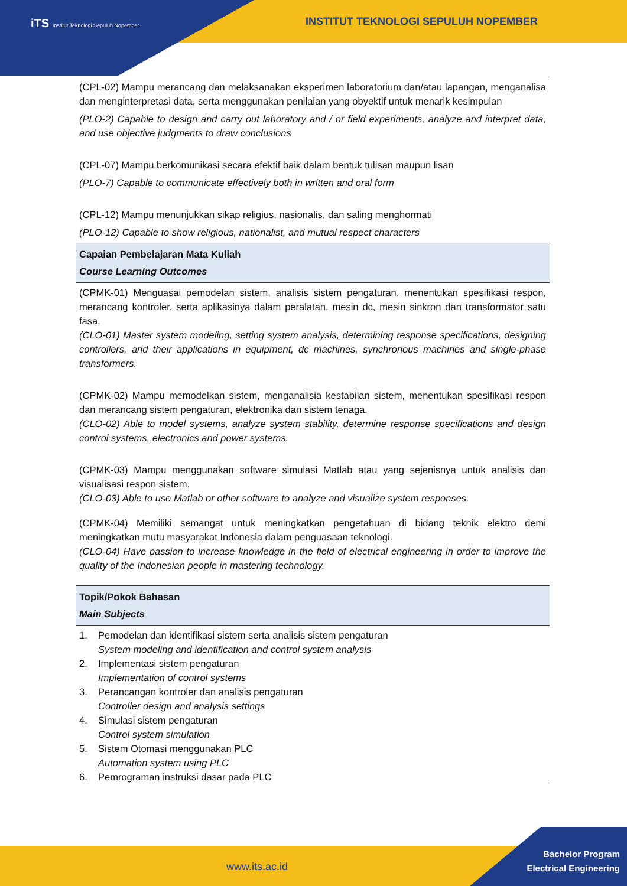iTS Institut Teknologi Sepuluh Nopember
INSTITUT TEKNOLOGI SEPULUH NOPEMBER
(CPL-02) Mampu merancang dan melaksanakan eksperimen laboratorium dan/atau lapangan, menganalisa dan menginterpretasi data, serta menggunakan penilaian yang obyektif untuk menarik kesimpulan
(PLO-2) Capable to design and carry out laboratory and / or field experiments, analyze and interpret data, and use objective judgments to draw conclusions
(CPL-07) Mampu berkomunikasi secara efektif baik dalam bentuk tulisan maupun lisan
(PLO-7) Capable to communicate effectively both in written and oral form
(CPL-12) Mampu menunjukkan sikap religius, nasionalis, dan saling menghormati
(PLO-12) Capable to show religious, nationalist, and mutual respect characters
Capaian Pembelajaran Mata Kuliah
Course Learning Outcomes
(CPMK-01) Menguasai pemodelan sistem, analisis sistem pengaturan, menentukan spesifikasi respon, merancang kontroler, serta aplikasinya dalam peralatan, mesin dc, mesin sinkron dan transformator satu fasa.
(CLO-01) Master system modeling, setting system analysis, determining response specifications, designing controllers, and their applications in equipment, dc machines, synchronous machines and single-phase transformers.
(CPMK-02) Mampu memodelkan sistem, menganalisia kestabilan sistem, menentukan spesifikasi respon dan merancang sistem pengaturan, elektronika dan sistem tenaga.
(CLO-02) Able to model systems, analyze system stability, determine response specifications and design control systems, electronics and power systems.
(CPMK-03) Mampu menggunakan software simulasi Matlab atau yang sejenisnya untuk analisis dan visualisasi respon sistem.
(CLO-03) Able to use Matlab or other software to analyze and visualize system responses.
(CPMK-04) Memiliki semangat untuk meningkatkan pengetahuan di bidang teknik elektro demi meningkatkan mutu masyarakat Indonesia dalam penguasaan teknologi.
(CLO-04) Have passion to increase knowledge in the field of electrical engineering in order to improve the quality of the Indonesian people in mastering technology.
Topik/Pokok Bahasan
Main Subjects
| 1. | Pemodelan dan identifikasi sistem serta analisis sistem pengaturan System modeling and identification and control system analysis |
| 2. | Implementasi sistem pengaturan Implementation of control systems |
| 3. | Perancangan kontroler dan analisis pengaturan Controller design and analysis settings |
| 4. | Simulasi sistem pengaturan Control system simulation |
| 5. | Sistem Otomasi menggunakan PLC Automation system using PLC |
| 6. | Pemrograman instruksi dasar pada PLC |
www.its.ac.id
Bachelor Program
Electrical Engineering